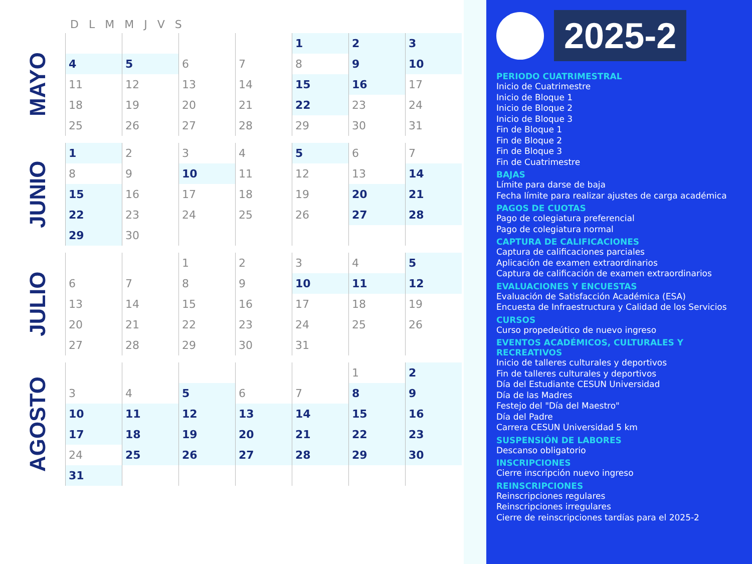| D | L | M | M | J | V | S |
| --- | --- | --- | --- | --- | --- | --- |
MAYO
| | | | | 1 | 2 | 3 |
| 4 | 5 | 6 | 7 | 8 | 9 | 10 |
| 11 | 12 | 13 | 14 | 15 | 16 | 17 |
| 18 | 19 | 20 | 21 | 22 | 23 | 24 |
| 25 | 26 | 27 | 28 | 29 | 30 | 31 |
JUNIO
| 1 | 2 | 3 | 4 | 5 | 6 | 7 |
| 8 | 9 | 10 | 11 | 12 | 13 | 14 |
| 15 | 16 | 17 | 18 | 19 | 20 | 21 |
| 22 | 23 | 24 | 25 | 26 | 27 | 28 |
| 29 | 30 | | | | | |
JULIO
| | | 1 | 2 | 3 | 4 | 5 |
| 6 | 7 | 8 | 9 | 10 | 11 | 12 |
| 13 | 14 | 15 | 16 | 17 | 18 | 19 |
| 20 | 21 | 22 | 23 | 24 | 25 | 26 |
| 27 | 28 | 29 | 30 | 31 | | |
AGOSTO
| | | | | | 1 | 2 |
| 3 | 4 | 5 | 6 | 7 | 8 | 9 |
| 10 | 11 | 12 | 13 | 14 | 15 | 16 |
| 17 | 18 | 19 | 20 | 21 | 22 | 23 |
| 24 | 25 | 26 | 27 | 28 | 29 | 30 |
| 31 | | | | | | |
2025-2
PERIODO CUATRIMESTRAL
Inicio de Cuatrimestre
Inicio de Bloque 1
Inicio de Bloque 2
Inicio de Bloque 3
Fin de Bloque 1
Fin de Bloque 2
Fin de Bloque 3
Fin de Cuatrimestre
BAJAS
Límite para darse de baja
Fecha límite para realizar ajustes de carga académica
PAGOS DE CUOTAS
Pago de colegiatura preferencial
Pago de colegiatura normal
CAPTURA DE CALIFICACIONES
Captura de calificaciones parciales
Aplicación de examen extraordinarios
Captura de calificación de examen extraordinarios
EVALUACIONES Y ENCUESTAS
Evaluación de Satisfacción Académica (ESA)
Encuesta de Infraestructura y Calidad de los Servicios
CURSOS
Curso propedeútico de nuevo ingreso
EVENTOS ACADÉMICOS, CULTURALES Y RECREATIVOS
Inicio de talleres culturales y deportivos
Fin de talleres culturales y deportivos
Día del Estudiante CESUN Universidad
Día de las Madres
Festejo del "Día del Maestro"
Día del Padre
Carrera CESUN Universidad 5 km
SUSPENSIÓN DE LABORES
Descanso obligatorio
INSCRIPCIONES
Cierre inscripción nuevo ingreso
REINSCRIPCIONES
Reinscripciones regulares
Reinscripciones irregulares
Cierre de reinscripciones tardías para el 2025-2